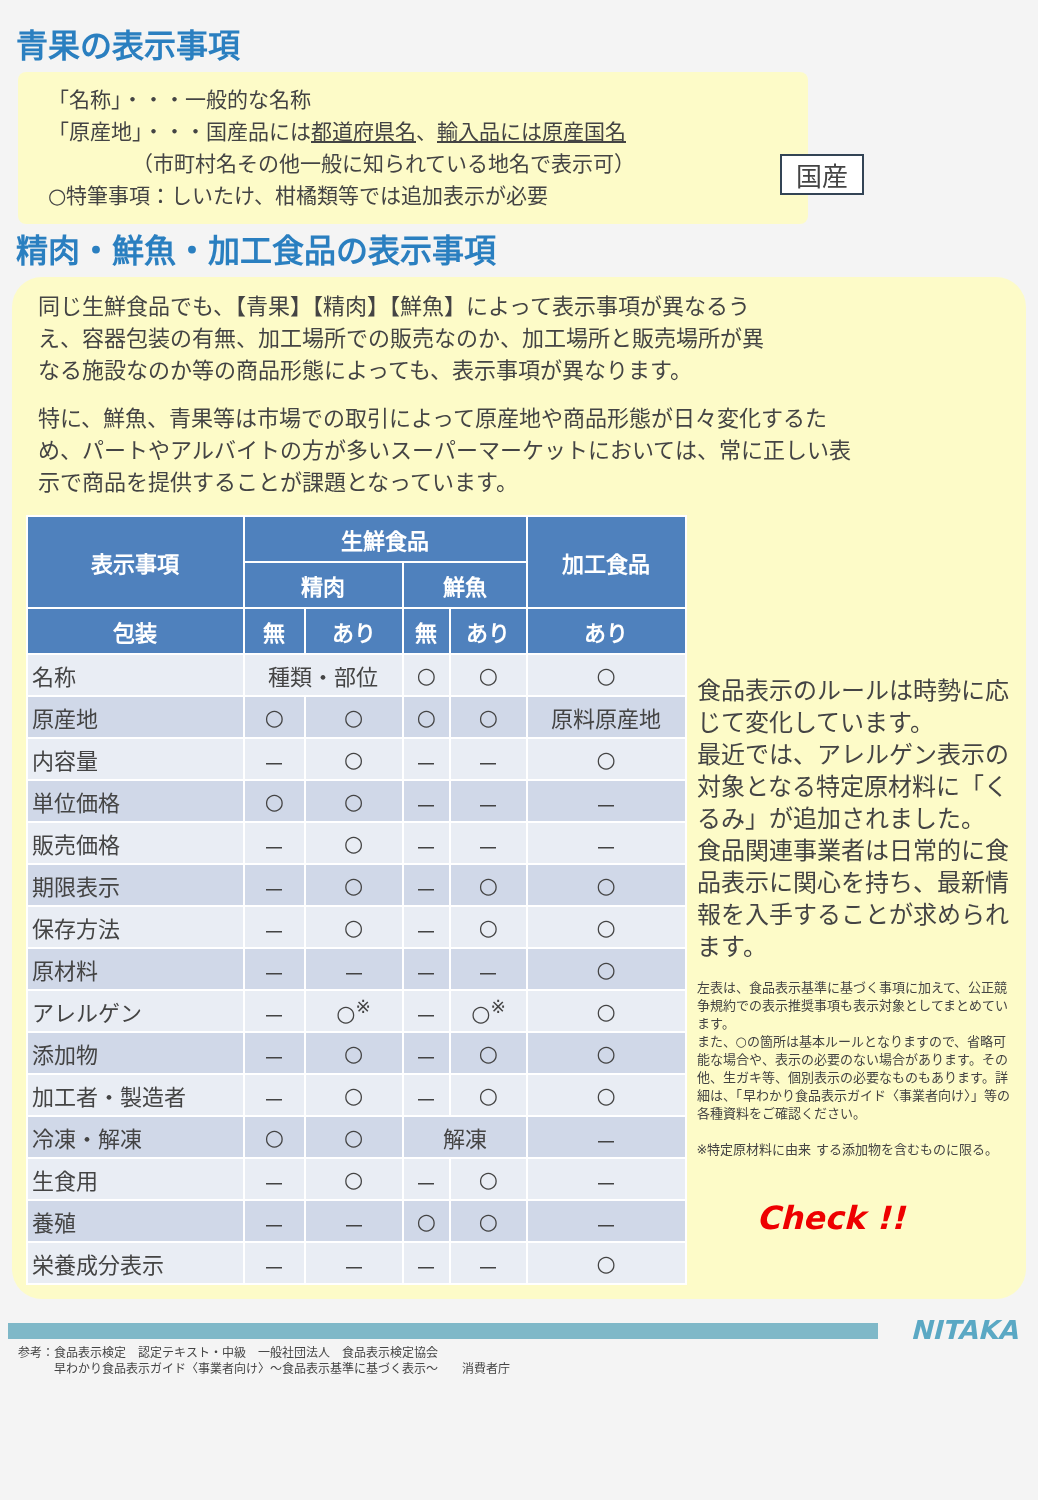青果の表示事項
「名称」・・・一般的な名称
「原産地」・・・国産品には都道府県名、輸入品には原産国名
    （市町村名その他一般に知られている地名で表示可）
○特筆事項：しいたけ、柑橘類等では追加表示が必要
国産
精肉・鮮魚・加工食品の表示事項
同じ生鮮食品でも、【青果】【精肉】【鮮魚】によって表示事項が異なるうえ、容器包装の有無、加工場所での販売なのか、加工場所と販売場所が異なる施設なのか等の商品形態によっても、表示事項が異なります。
特に、鮮魚、青果等は市場での取引によって原産地や商品形態が日々変化するため、パートやアルバイトの方が多いスーパーマーケットにおいては、常に正しい表示で商品を提供することが課題となっています。
| 表示事項 | 生鮮食品 | | | | 加工食品 |
| --- | --- | --- | --- | --- | --- |
| | 精肉 | | 鮮魚 | | |
| 包装 | 無 | あり | 無 | あり | あり |
| 名称 | 種類・部位 | | ○ | ○ | ○ |
| 原産地 | ○ | ○ | ○ | ○ | 原料原産地 |
| 内容量 | － | ○ | － | － | ○ |
| 単位価格 | ○ | ○ | － | － | － |
| 販売価格 | － | ○ | － | － | － |
| 期限表示 | － | ○ | － | ○ | ○ |
| 保存方法 | － | ○ | － | ○ | ○ |
| 原材料 | － | － | － | － | ○ |
| アレルゲン | － | ○<sup>※</sup> | － | ○<sup>※</sup> | ○ |
| 添加物 | － | ○ | － | ○ | ○ |
| 加工者・製造者 | － | ○ | － | ○ | ○ |
| 冷凍・解凍 | ○ | ○ | 解凍 | | － |
| 生食用 | － | ○ | － | ○ | － |
| 養殖 | － | － | ○ | ○ | － |
| 栄養成分表示 | － | － | － | － | ○ |
食品表示のルールは時勢に応じて変化しています。
最近では、アレルゲン表示の対象となる特定原材料に「くるみ」が追加されました。
食品関連事業者は日常的に食品表示に関心を持ち、最新情報を入手することが求められます。
左表は、食品表示基準に基づく事項に加えて、公正競争規約での表示推奨事項も表示対象としてまとめています。
また、○の箇所は基本ルールとなりますので、省略可能な場合や、表示の必要のない場合があります。その他、生ガキ等、個別表示の必要なものもあります。詳細は、「早わかり食品表示ガイド〈事業者向け〉」等の各種資料をご確認ください。
※特定原材料に由来 する添加物を含むものに限る。
Check !!
NITAKA
参考：食品表示検定　認定テキスト・中級　一般社団法人　食品表示検定協会
   早わかり食品表示ガイド〈事業者向け〉～食品表示基準に基づく表示～　　消費者庁